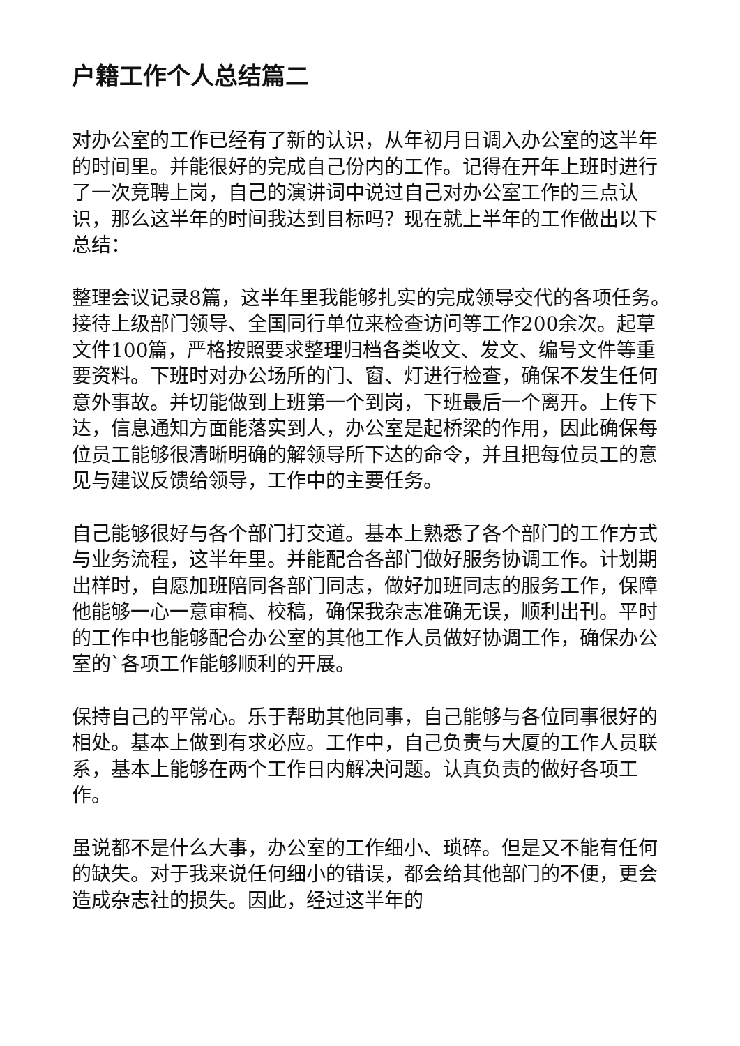户籍工作个人总结篇二
对办公室的工作已经有了新的认识，从年初月日调入办公室的这半年的时间里。并能很好的完成自己份内的工作。记得在开年上班时进行了一次竞聘上岗，自己的演讲词中说过自己对办公室工作的三点认识，那么这半年的时间我达到目标吗？现在就上半年的工作做出以下总结：
整理会议记录8篇，这半年里我能够扎实的完成领导交代的各项任务。接待上级部门领导、全国同行单位来检查访问等工作200余次。起草文件100篇，严格按照要求整理归档各类收文、发文、编号文件等重要资料。下班时对办公场所的门、窗、灯进行检查，确保不发生任何意外事故。并切能做到上班第一个到岗，下班最后一个离开。上传下达，信息通知方面能落实到人，办公室是起桥梁的作用，因此确保每位员工能够很清晰明确的解领导所下达的命令，并且把每位员工的意见与建议反馈给领导，工作中的主要任务。
自己能够很好与各个部门打交道。基本上熟悉了各个部门的工作方式与业务流程，这半年里。并能配合各部门做好服务协调工作。计划期出样时，自愿加班陪同各部门同志，做好加班同志的服务工作，保障他能够一心一意审稿、校稿，确保我杂志准确无误，顺利出刊。平时的工作中也能够配合办公室的其他工作人员做好协调工作，确保办公室的`各项工作能够顺利的开展。
保持自己的平常心。乐于帮助其他同事，自己能够与各位同事很好的相处。基本上做到有求必应。工作中，自己负责与大厦的工作人员联系，基本上能够在两个工作日内解决问题。认真负责的做好各项工作。
虽说都不是什么大事，办公室的工作细小、琐碎。但是又不能有任何的缺失。对于我来说任何细小的错误，都会给其他部门的不便，更会造成杂志社的损失。因此，经过这半年的